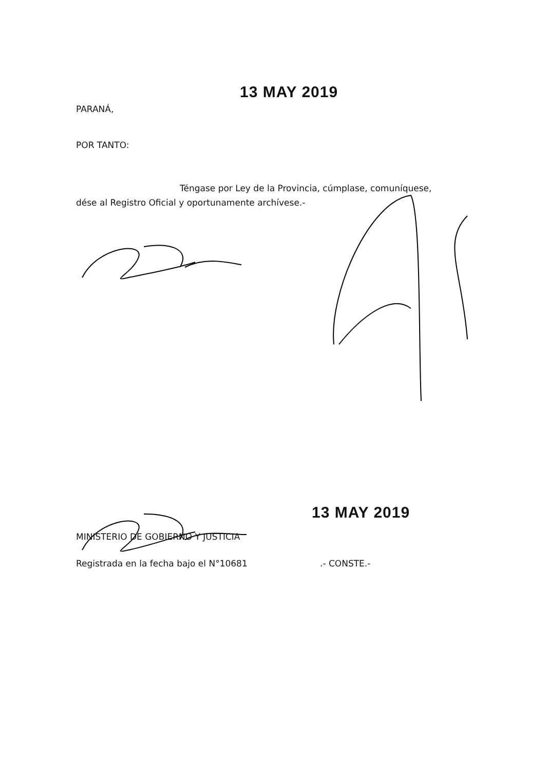13 MAY 2019
PARANÁ,
POR TANTO:
Téngase por Ley de la Provincia, cúmplase, comuníquese,
dése al Registro Oficial y oportunamente archívese.-
13 MAY 2019
MINISTERIO DE GOBIERNO Y JUSTICIA
Registrada en la fecha bajo el N°10681.- CONSTE.-